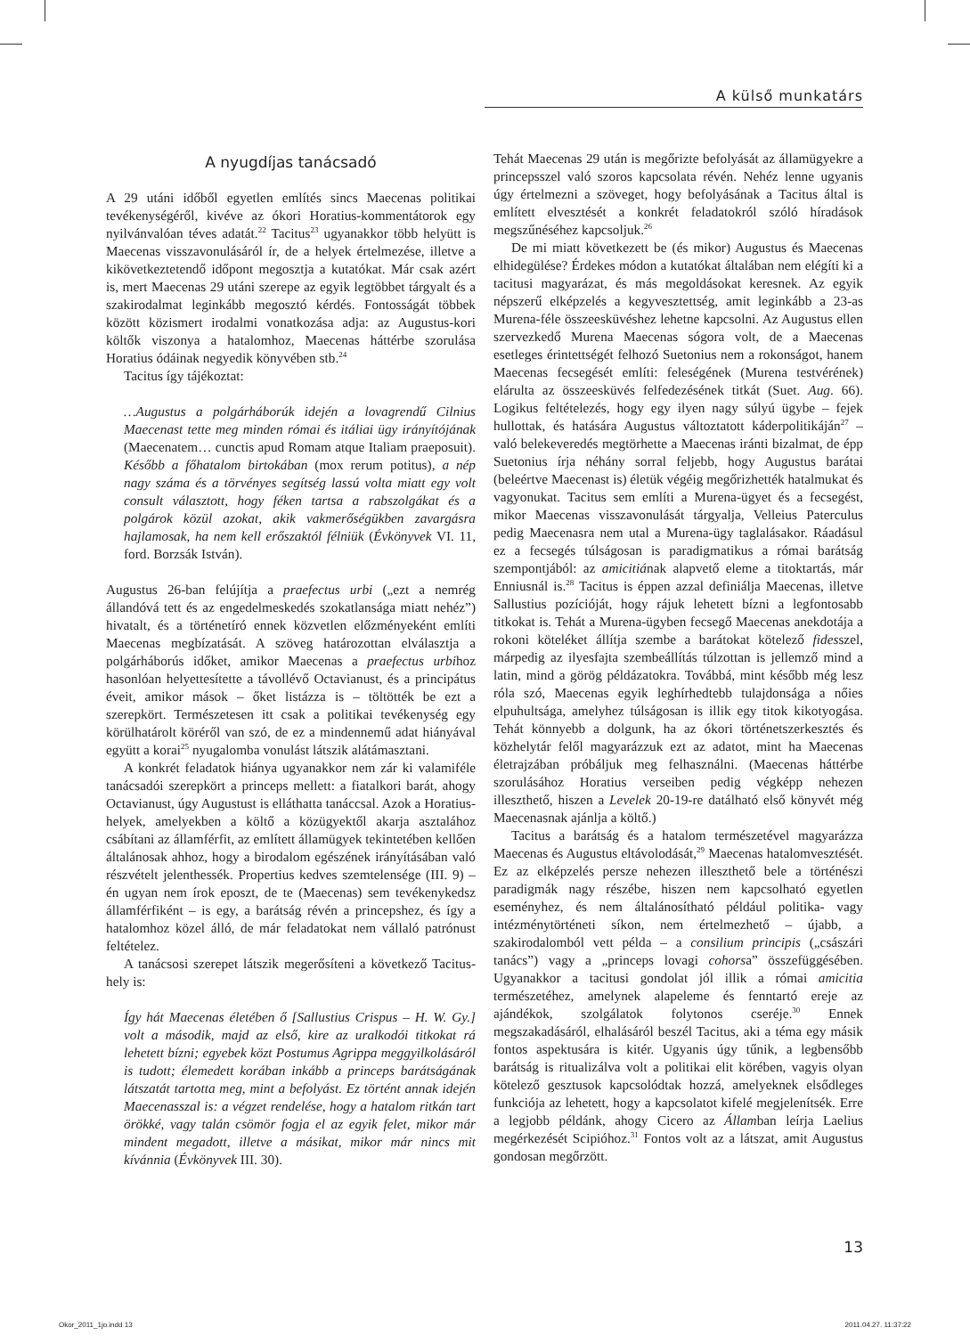A külső munkatárs
A nyugdíjas tanácsadó
A 29 utáni időből egyetlen említés sincs Maecenas politikai tevékenységéről, kivéve az ókori Horatius-kommentátorok egy nyilvánvalóan téves adatát.<sup>22</sup> Tacitus<sup>23</sup> ugyanakkor több helyütt is Maecenas visszavonulásáról ír, de a helyek értelmezése, illetve a kikövetkeztetendő időpont megosztja a kutatókat. Már csak azért is, mert Maecenas 29 utáni szerepe az egyik legtöbbet tárgyalt és a szakirodalmat leginkább megosztó kérdés. Fontosságát többek között közismert irodalmi vonatkozása adja: az Augustus-kori költők viszonya a hatalomhoz, Maecenas háttérbe szorulása Horatius ódáinak negyedik könyvében stb.<sup>24</sup>
Tacitus így tájékoztat:
…Augustus a polgárháborúk idején a lovagrendű Cilnius Maecenast tette meg minden római és itáliai ügy irányítójának (Maecenatem… cunctis apud Romam atque Italiam praeposuit). Később a főhatalom birtokában (mox rerum potitus), a nép nagy száma és a törvényes segítség lassú volta miatt egy volt consult választott, hogy féken tartsa a rabszolgákat és a polgárok közül azokat, akik vakmerőségükben zavargásra hajlamosak, ha nem kell erőszaktól félniük (Évkönyvek VI. 11, ford. Borzsák István).
Augustus 26-ban felújítja a praefectus urbi („ezt a nemrég állandóvá tett és az engedelmeskedés szokatlansága miatt nehéz”) hivatalt, és a történetíró ennek közvetlen előzményeként említi Maecenas megbízatását. A szöveg határozottan elválasztja a polgárháborús időket, amikor Maecenas a praefectus urbihoz hasonlóan helyettesítette a távollévő Octavianust, és a principátus éveit, amikor mások – őket listázza is – töltötték be ezt a szerepkört. Természetesen itt csak a politikai tevékenység egy körülhatárolt köréről van szó, de ez a mindennemű adat hiányával együtt a korai<sup>25</sup> nyugalomba vonulást látszik alátámasztani.
A konkrét feladatok hiánya ugyanakkor nem zár ki valamiféle tanácsadói szerepkört a princeps mellett: a fiatalkori barát, ahogy Octavianust, úgy Augustust is elláthatta tanáccsal. Azok a Horatius-helyek, amelyekben a költő a közügyektől akarja asztalához csábítani az államférfit, az említett államügyek tekintetében kellően általánosak ahhoz, hogy a birodalom egészének irányításában való részvételt jelenthessék. Propertius kedves szemtelensége (III. 9) – én ugyan nem írok eposzt, de te (Maecenas) sem tevékenykedsz államférfiként – is egy, a barátság révén a princepshez, és így a hatalomhoz közel álló, de már feladatokat nem vállaló patrónust feltételez.
A tanácsosi szerepet látszik megerősíteni a következő Tacitus-hely is:
Így hát Maecenas életében ő [Sallustius Crispus – H. W. Gy.] volt a második, majd az első, kire az uralkodói titkokat rá lehetett bízni; egyebek közt Postumus Agrippa meggyilkolásáról is tudott; élemedett korában inkább a princeps barátságának látszatát tartotta meg, mint a befolyást. Ez történt annak idején Maecenasszal is: a végzet rendelése, hogy a hatalom ritkán tart örökké, vagy talán csömör fogja el az egyik felet, mikor már mindent megadott, illetve a másikat, mikor már nincs mit kívánnia (Évkönyvek III. 30).
Tehát Maecenas 29 után is megőrizte befolyását az államügyekre a princepsszel való szoros kapcsolata révén. Nehéz lenne ugyanis úgy értelmezni a szöveget, hogy befolyásának a Tacitus által is említett elvesztését a konkrét feladatokról szóló híradások megszűnéséhez kapcsoljuk.<sup>26</sup>
De mi miatt következett be (és mikor) Augustus és Maecenas elhidegülése? Érdekes módon a kutatókat általában nem elégíti ki a tacitusi magyarázat, és más megoldásokat keresnek. Az egyik népszerű elképzelés a kegyvesztettség, amit leginkább a 23-as Murena-féle összeesküvéshez lehetne kapcsolni. Az Augustus ellen szervezkedő Murena Maecenas sógora volt, de a Maecenas esetleges érintettségét felhozó Suetonius nem a rokonságot, hanem Maecenas fecsegését említi: feleségének (Murena testvérének) elárulta az összeesküvés felfedezésének titkát (Suet. Aug. 66). Logikus feltételezés, hogy egy ilyen nagy súlyú ügybe – fejek hullottak, és hatására Augustus változtatott káderpolitikáján<sup>27</sup> – való belekeveredés megtörhette a Maecenas iránti bizalmat, de épp Suetonius írja néhány sorral feljebb, hogy Augustus barátai (beleértve Maecenast is) életük végéig megőrizhették hatalmukat és vagyonukat. Tacitus sem említi a Murena-ügyet és a fecsegést, mikor Maecenas visszavonulását tárgyalja, Velleius Paterculus pedig Maecenasra nem utal a Murena-ügy taglalásakor. Ráadásul ez a fecsegés túlságosan is paradigmatikus a római barátság szempontjából: az amicitiának alapvető eleme a titoktartás, már Enniusnál is.<sup>28</sup> Tacitus is éppen azzal definiálja Maecenas, illetve Sallustius pozícióját, hogy rájuk lehetett bízni a legfontosabb titkokat is. Tehát a Murena-ügyben fecsegő Maecenas anekdotája a rokoni köteléket állítja szembe a barátokat kötelező fidesszel, márpedig az ilyesfajta szembeállítás túlzottan is jellemző mind a latin, mind a görög példázatokra. Továbbá, mint később még lesz róla szó, Maecenas egyik leghírhedtebb tulajdonsága a nőies elpuhultsága, amelyhez túlságosan is illik egy titok kikotyogása. Tehát könnyebb a dolgunk, ha az ókori történetszerkesztés és közhelytár felől magyarázzuk ezt az adatot, mint ha Maecenas életrajzában próbáljuk meg felhasználni. (Maecenas háttérbe szorulásához Horatius verseiben pedig végképp nehezen illeszthető, hiszen a Levelek 20-19-re datálható első könyvét még Maecenasnak ajánlja a költő.)
Tacitus a barátság és a hatalom természetével magyarázza Maecenas és Augustus eltávolodását,<sup>29</sup> Maecenas hatalomvesztését. Ez az elképzelés persze nehezen illeszthető bele a történészi paradigmák nagy részébe, hiszen nem kapcsolható egyetlen eseményhez, és nem általánosítható például politika- vagy intézménytörténeti síkon, nem értelmezhető – újabb, a szakirodalomból vett példa – a consilium principis („császári tanács”) vagy a „princeps lovagi cohorsa” összefüggésében. Ugyanakkor a tacitusi gondolat jól illik a római amicitia természetéhez, amelynek alapeleme és fenntartó ereje az ajándékok, szolgálatok folytonos cseréje.<sup>30</sup> Ennek megszakadásáról, elhalásáról beszél Tacitus, aki a téma egy másik fontos aspektusára is kitér. Ugyanis úgy tűnik, a legbensőbb barátság is ritualizálva volt a politikai elit körében, vagyis olyan kötelező gesztusok kapcsolódtak hozzá, amelyeknek elsődleges funkciója az lehetett, hogy a kapcsolatot kifelé megjelenítsék. Erre a legjobb példánk, ahogy Cicero az Államban leírja Laelius megérkezését Scipióhoz.<sup>31</sup> Fontos volt az a látszat, amit Augustus gondosan megőrzött.
13
Okor_2011_1jo.indd 13 2011.04.27. 11:37:22